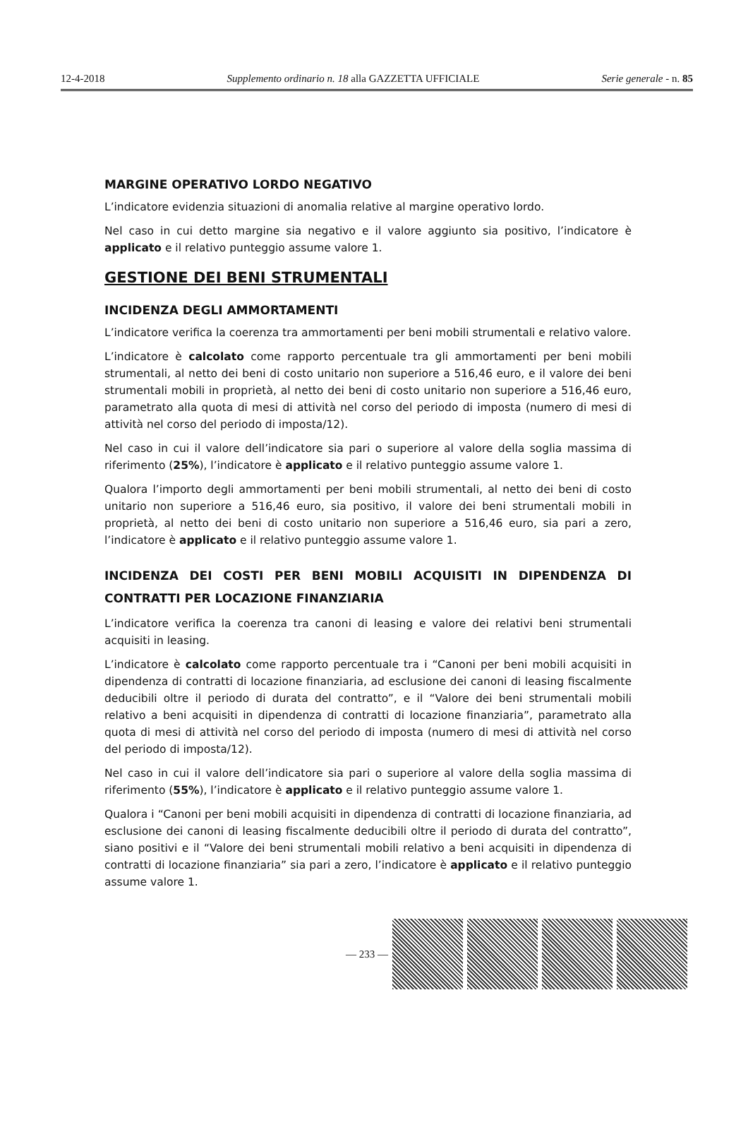12-4-2018 Supplemento ordinario n. 18 alla GAZZETTA UFFICIALE Serie generale - n. 85
MARGINE OPERATIVO LORDO NEGATIVO
L’indicatore evidenzia situazioni di anomalia relative al margine operativo lordo.
Nel caso in cui detto margine sia negativo e il valore aggiunto sia positivo, l’indicatore è applicato e il relativo punteggio assume valore 1.
GESTIONE DEI BENI STRUMENTALI
INCIDENZA DEGLI AMMORTAMENTI
L’indicatore verifica la coerenza tra ammortamenti per beni mobili strumentali e relativo valore.
L’indicatore è calcolato come rapporto percentuale tra gli ammortamenti per beni mobili strumentali, al netto dei beni di costo unitario non superiore a 516,46 euro, e il valore dei beni strumentali mobili in proprietà, al netto dei beni di costo unitario non superiore a 516,46 euro, parametrato alla quota di mesi di attività nel corso del periodo di imposta (numero di mesi di attività nel corso del periodo di imposta/12).
Nel caso in cui il valore dell’indicatore sia pari o superiore al valore della soglia massima di riferimento (25%), l’indicatore è applicato e il relativo punteggio assume valore 1.
Qualora l’importo degli ammortamenti per beni mobili strumentali, al netto dei beni di costo unitario non superiore a 516,46 euro, sia positivo, il valore dei beni strumentali mobili in proprietà, al netto dei beni di costo unitario non superiore a 516,46 euro, sia pari a zero, l’indicatore è applicato e il relativo punteggio assume valore 1.
INCIDENZA DEI COSTI PER BENI MOBILI ACQUISITI IN DIPENDENZA DI CONTRATTI PER LOCAZIONE FINANZIARIA
L’indicatore verifica la coerenza tra canoni di leasing e valore dei relativi beni strumentali acquisiti in leasing.
L’indicatore è calcolato come rapporto percentuale tra i “Canoni per beni mobili acquisiti in dipendenza di contratti di locazione finanziaria, ad esclusione dei canoni di leasing fiscalmente deducibili oltre il periodo di durata del contratto”, e il “Valore dei beni strumentali mobili relativo a beni acquisiti in dipendenza di contratti di locazione finanziaria”, parametrato alla quota di mesi di attività nel corso del periodo di imposta (numero di mesi di attività nel corso del periodo di imposta/12).
Nel caso in cui il valore dell’indicatore sia pari o superiore al valore della soglia massima di riferimento (55%), l’indicatore è applicato e il relativo punteggio assume valore 1.
Qualora i “Canoni per beni mobili acquisiti in dipendenza di contratti di locazione finanziaria, ad esclusione dei canoni di leasing fiscalmente deducibili oltre il periodo di durata del contratto”, siano positivi e il “Valore dei beni strumentali mobili relativo a beni acquisiti in dipendenza di contratti di locazione finanziaria” sia pari a zero, l’indicatore è applicato e il relativo punteggio assume valore 1.
— 233 —